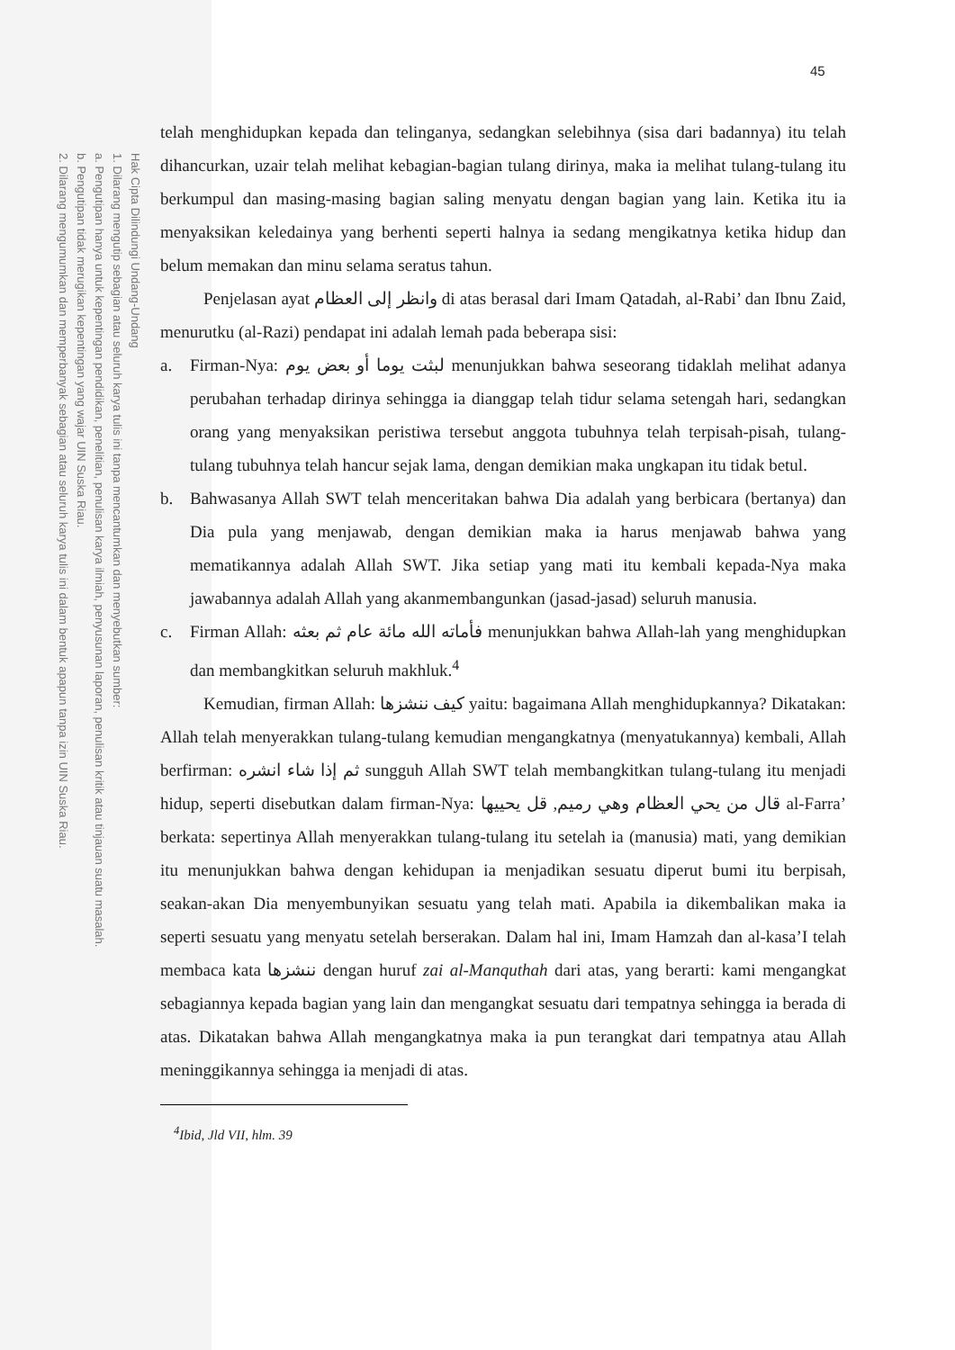Hak Cipta Dilindungi Undang-Undang
1. Dilarang mengutip sebagian atau seluruh karya tulis ini tanpa mencantumkan dan menyebutkan sumber:
a. Pengutipan hanya untuk kepentingan pendidikan, penelitian, penulisan karya ilmiah, penyusunan laporan, penulisan kritik atau tinjauan suatu masalah.
b. Pengutipan tidak merugikan kepentingan yang wajar UIN Suska Riau.
2. Dilarang mengumumkan dan memperbanyak sebagian atau seluruh karya tulis ini dalam bentuk apapun tanpa izin UIN Suska Riau.
45
telah menghidupkan kepada dan telinganya, sedangkan selebihnya (sisa dari badannya) itu telah dihancurkan, uzair telah melihat kebagian-bagian tulang dirinya, maka ia melihat tulang-tulang itu berkumpul dan masing-masing bagian saling menyatu dengan bagian yang lain. Ketika itu ia menyaksikan keledainya yang berhenti seperti halnya ia sedang mengikatnya ketika hidup dan belum memakan dan minu selama seratus tahun.
Penjelasan ayat وانظر إلى العظام di atas berasal dari Imam Qatadah, al-Rabi’ dan Ibnu Zaid, menurutku (al-Razi) pendapat ini adalah lemah pada beberapa sisi:
a. Firman-Nya: لبثت يوما أو بعض يوم menunjukkan bahwa seseorang tidaklah melihat adanya perubahan terhadap dirinya sehingga ia dianggap telah tidur selama setengah hari, sedangkan orang yang menyaksikan peristiwa tersebut anggota tubuhnya telah terpisah-pisah, tulang-tulang tubuhnya telah hancur sejak lama, dengan demikian maka ungkapan itu tidak betul.
b. Bahwasanya Allah SWT telah menceritakan bahwa Dia adalah yang berbicara (bertanya) dan Dia pula yang menjawab, dengan demikian maka ia harus menjawab bahwa yang mematikannya adalah Allah SWT. Jika setiap yang mati itu kembali kepada-Nya maka jawabannya adalah Allah yang akanmembangunkan (jasad-jasad) seluruh manusia.
c. Firman Allah: فأماته الله مائة عام ثم بعثه menunjukkan bahwa Allah-lah yang menghidupkan dan membangkitkan seluruh makhluk.<sup>4</sup>
Kemudian, firman Allah: كيف ننشزها yaitu: bagaimana Allah menghidupkannya? Dikatakan: Allah telah menyerakkan tulang-tulang kemudian mengangkatnya (menyatukannya) kembali, Allah berfirman: ثم إذا شاء انشره sungguh Allah SWT telah membangkitkan tulang-tulang itu menjadi hidup, seperti disebutkan dalam firman-Nya: قال من يحي العظام وهي رميم, قل يحييها al-Farra’ berkata: sepertinya Allah menyerakkan tulang-tulang itu setelah ia (manusia) mati, yang demikian itu menunjukkan bahwa dengan kehidupan ia menjadikan sesuatu diperut bumi itu berpisah, seakan-akan Dia menyembunyikan sesuatu yang telah mati. Apabila ia dikembalikan maka ia seperti sesuatu yang menyatu setelah berserakan. Dalam hal ini, Imam Hamzah dan al-kasa’I telah membaca kata ننشزها dengan huruf zai al-Manquthah dari atas, yang berarti: kami mengangkat sebagiannya kepada bagian yang lain dan mengangkat sesuatu dari tempatnya sehingga ia berada di atas. Dikatakan bahwa Allah mengangkatnya maka ia pun terangkat dari tempatnya atau Allah meninggikannya sehingga ia menjadi di atas.
<sup>4</sup> Ibid, Jld VII, hlm. 39